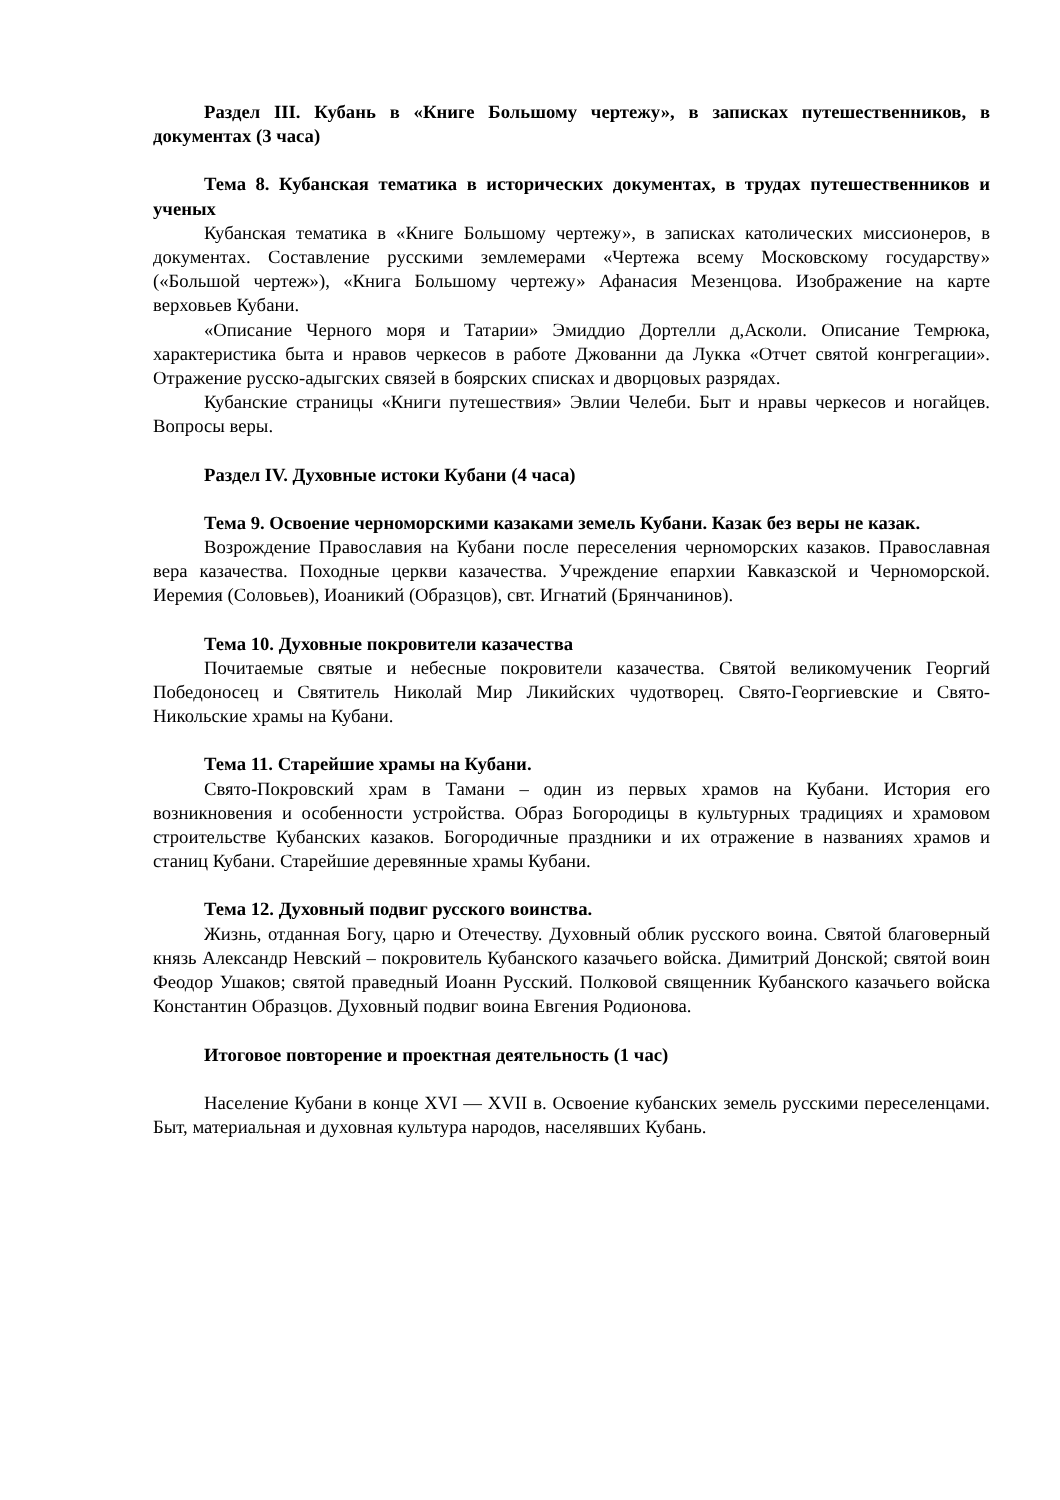Раздел III. Кубань в «Книге Большому чертежу», в записках путешественников, в документах (3 часа)
Тема 8. Кубанская тематика в исторических документах, в трудах путешественников и ученых
Кубанская тематика в «Книге Большому чертежу», в записках католических миссионеров, в документах. Составление русскими землемерами «Чертежа всему Московскому государству» («Большой чертеж»), «Книга Большому чертежу» Афанасия Мезенцова. Изображение на карте верховьев Кубани.
«Описание Черного моря и Татарии» Эмиддио Дортелли д,Асколи. Описание Темрюка, характеристика быта и нравов черкесов в работе Джованни да Лукка «Отчет святой конгрегации». Отражение русско-адыгских связей в боярских списках и дворцовых разрядах.
Кубанские страницы «Книги путешествия» Эвлии Челеби. Быт и нравы черкесов и ногайцев. Вопросы веры.
Раздел IV. Духовные истоки Кубани (4 часа)
Тема 9. Освоение черноморскими казаками земель Кубани. Казак без веры не казак.
Возрождение Православия на Кубани после переселения черноморских казаков. Православная вера казачества. Походные церкви казачества. Учреждение епархии Кавказской и Черноморской. Иеремия (Соловьев), Иоаникий (Образцов), свт. Игнатий (Брянчанинов).
Тема 10. Духовные покровители казачества
Почитаемые святые и небесные покровители казачества. Святой великомученик Георгий Победоносец и Святитель Николай Мир Ликийских чудотворец. Свято-Георгиевские и Свято-Никольские храмы на Кубани.
Тема 11. Старейшие храмы на Кубани.
Свято-Покровский храм в Тамани – один из первых храмов на Кубани. История его возникновения и особенности устройства. Образ Богородицы в культурных традициях и храмовом строительстве Кубанских казаков. Богородичные праздники и их отражение в названиях храмов и станиц Кубани. Старейшие деревянные храмы Кубани.
Тема 12. Духовный подвиг русского воинства.
Жизнь, отданная Богу, царю и Отечеству. Духовный облик русского воина. Святой благоверный князь Александр Невский – покровитель Кубанского казачьего войска. Димитрий Донской; святой воин Феодор Ушаков; святой праведный Иоанн Русский. Полковой священник Кубанского казачьего войска Константин Образцов. Духовный подвиг воина Евгения Родионова.
Итоговое повторение и проектная деятельность (1 час)
Население Кубани в конце XVI — XVII в. Освоение кубанских земель русскими переселенцами. Быт, материальная и духовная культура народов, населявших Кубань.